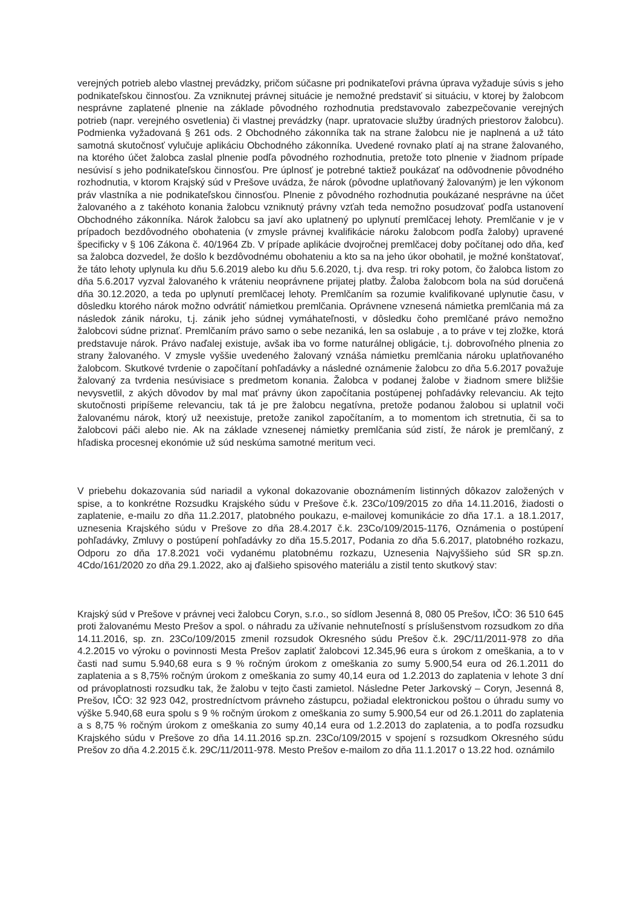verejných potrieb alebo vlastnej prevádzky, pričom súčasne pri podnikateľovi právna úprava vyžaduje súvis s jeho podnikateľskou činnosťou. Za vzniknutej právnej situácie je nemožné predstaviť si situáciu, v ktorej by žalobcom nesprávne zaplatené plnenie na základe pôvodného rozhodnutia predstavovalo zabezpečovanie verejných potrieb (napr. verejného osvetlenia) či vlastnej prevádzky (napr. upratovacie služby úradných priestorov žalobcu). Podmienka vyžadovaná § 261 ods. 2 Obchodného zákonníka tak na strane žalobcu nie je naplnená a už táto samotná skutočnosť vylučuje aplikáciu Obchodného zákonníka. Uvedené rovnako platí aj na strane žalovaného, na ktorého účet žalobca zaslal plnenie podľa pôvodného rozhodnutia, pretože toto plnenie v žiadnom prípade nesúvisí s jeho podnikateľskou činnosťou. Pre úplnosť je potrebné taktiež poukázať na odôvodnenie pôvodného rozhodnutia, v ktorom Krajský súd v Prešove uvádza, že nárok (pôvodne uplatňovaný žalovaným) je len výkonom práv vlastníka a nie podnikateľskou činnosťou. Plnenie z pôvodného rozhodnutia poukázané nesprávne na účet žalovaného a z takéhoto konania žalobcu vzniknutý právny vzťah teda nemožno posudzovať podľa ustanovení Obchodného zákonníka. Nárok žalobcu sa javí ako uplatnený po uplynutí premlčacej lehoty. Premlčanie v je v prípadoch bezdôvodného obohatenia (v zmysle právnej kvalifikácie nároku žalobcom podľa žaloby) upravené špecificky v § 106 Zákona č. 40/1964 Zb. V prípade aplikácie dvojročnej premlčacej doby počítanej odo dňa, keď sa žalobca dozvedel, že došlo k bezdôvodnému obohateniu a kto sa na jeho úkor obohatil, je možné konštatovať, že táto lehoty uplynula ku dňu 5.6.2019 alebo ku dňu 5.6.2020, t.j. dva resp. tri roky potom, čo žalobca listom zo dňa 5.6.2017 vyzval žalovaného k vráteniu neoprávnene prijatej platby. Žaloba žalobcom bola na súd doručená dňa 30.12.2020, a teda po uplynutí premlčacej lehoty. Premlčaním sa rozumie kvalifikované uplynutie času, v dôsledku ktorého nárok možno odvrátiť námietkou premlčania. Oprávnene vznesená námietka premlčania má za následok zánik nároku, t.j. zánik jeho súdnej vymáhateľnosti, v dôsledku čoho premlčané právo nemožno žalobcovi súdne priznať. Premlčaním právo samo o sebe nezaniká, len sa oslabuje , a to práve v tej zložke, ktorá predstavuje nárok. Právo naďalej existuje, avšak iba vo forme naturálnej obligácie, t.j. dobrovoľného plnenia zo strany žalovaného. V zmysle vyššie uvedeného žalovaný vznáša námietku premlčania nároku uplatňovaného žalobcom. Skutkové tvrdenie o započítaní pohľadávky a následné oznámenie žalobcu zo dňa 5.6.2017 považuje žalovaný za tvrdenia nesúvisiace s predmetom konania. Žalobca v podanej žalobe v žiadnom smere bližšie nevysvetlil, z akých dôvodov by mal mať právny úkon započítania postúpenej pohľadávky relevanciu. Ak tejto skutočnosti pripíšeme relevanciu, tak tá je pre žalobcu negatívna, pretože podanou žalobou si uplatnil voči žalovanému nárok, ktorý už neexistuje, pretože zanikol započítaním, a to momentom ich stretnutia, či sa to žalobcovi páči alebo nie. Ak na základe vznesenej námietky premlčania súd zistí, že nárok je premlčaný, z hľadiska procesnej ekonómie už súd neskúma samotné meritum veci.
V priebehu dokazovania súd nariadil a vykonal dokazovanie oboznámením listinných dôkazov založených v spise, a to konkrétne Rozsudku Krajského súdu v Prešove č.k. 23Co/109/2015 zo dňa 14.11.2016, žiadosti o zaplatenie, e-mailu zo dňa 11.2.2017, platobného poukazu, e-mailovej komunikácie zo dňa 17.1. a 18.1.2017, uznesenia Krajského súdu v Prešove zo dňa 28.4.2017 č.k. 23Co/109/2015-1176, Oznámenia o postúpení pohľadávky, Zmluvy o postúpení pohľadávky zo dňa 15.5.2017, Podania zo dňa 5.6.2017, platobného rozkazu, Odporu zo dňa 17.8.2021 voči vydanému platobnému rozkazu, Uznesenia Najvyššieho súd SR sp.zn. 4Cdo/161/2020 zo dňa 29.1.2022, ako aj ďalšieho spisového materiálu a zistil tento skutkový stav:
Krajský súd v Prešove v právnej veci žalobcu Coryn, s.r.o., so sídlom Jesenná 8, 080 05 Prešov, IČO: 36 510 645 proti žalovanému Mesto Prešov a spol. o náhradu za užívanie nehnuteľností s príslušenstvom rozsudkom zo dňa 14.11.2016, sp. zn. 23Co/109/2015 zmenil rozsudok Okresného súdu Prešov č.k. 29C/11/2011-978 zo dňa 4.2.2015 vo výroku o povinnosti Mesta Prešov zaplatiť žalobcovi 12.345,96 eura s úrokom z omeškania, a to v časti nad sumu 5.940,68 eura s 9 % ročným úrokom z omeškania zo sumy 5.900,54 eura od 26.1.2011 do zaplatenia a s 8,75% ročným úrokom z omeškania zo sumy 40,14 eura od 1.2.2013 do zaplatenia v lehote 3 dní od právoplatnosti rozsudku tak, že žalobu v tejto časti zamietol. Následne Peter Jarkovský – Coryn, Jesenná 8, Prešov, IČO: 32 923 042, prostredníctvom právneho zástupcu, požiadal elektronickou poštou o úhradu sumy vo výške 5.940,68 eura spolu s 9 % ročným úrokom z omeškania zo sumy 5.900,54 eur od 26.1.2011 do zaplatenia a s 8,75 % ročným úrokom z omeškania zo sumy 40,14 eura od 1.2.2013 do zaplatenia, a to podľa rozsudku Krajského súdu v Prešove zo dňa 14.11.2016 sp.zn. 23Co/109/2015 v spojení s rozsudkom Okresného súdu Prešov zo dňa 4.2.2015 č.k. 29C/11/2011-978. Mesto Prešov e-mailom zo dňa 11.1.2017 o 13.22 hod. oznámilo